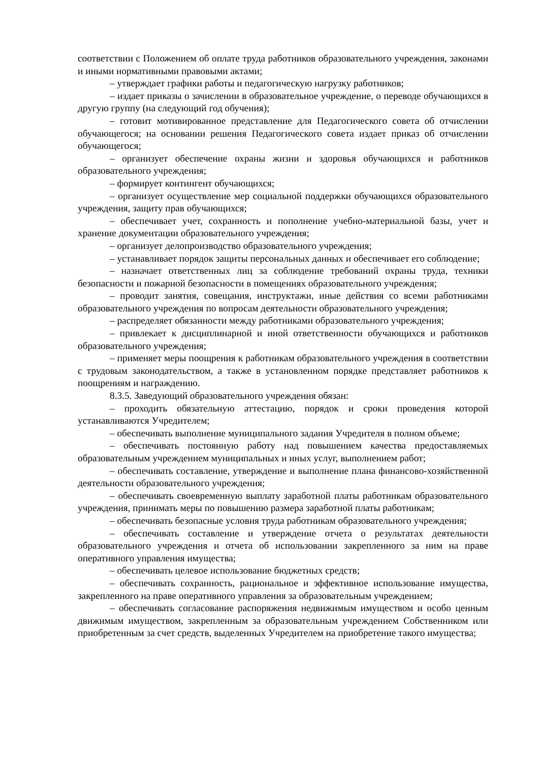соответствии с Положением об оплате труда работников образовательного учреждения, законами и иными нормативными правовыми актами;
– утверждает графики работы и педагогическую нагрузку работников;
– издает приказы о зачислении в образовательное учреждение, о переводе обучающихся в другую группу (на следующий год обучения);
– готовит мотивированное представление для Педагогического совета об отчислении обучающегося; на основании решения Педагогического совета издает приказ об отчислении обучающегося;
– организует обеспечение охраны жизни и здоровья обучающихся и работников образовательного учреждения;
– формирует контингент обучающихся;
– организует осуществление мер социальной поддержки обучающихся образовательного учреждения, защиту прав обучающихся;
– обеспечивает учет, сохранность и пополнение учебно-материальной базы, учет и хранение документации образовательного учреждения;
– организует делопроизводство образовательного учреждения;
– устанавливает порядок защиты персональных данных и обеспечивает его соблюдение;
– назначает ответственных лиц за соблюдение требований охраны труда, техники безопасности и пожарной безопасности в помещениях образовательного учреждения;
– проводит занятия, совещания, инструктажи, иные действия со всеми работниками образовательного учреждения по вопросам деятельности образовательного учреждения;
– распределяет обязанности между работниками образовательного учреждения;
– привлекает к дисциплинарной и иной ответственности обучающихся и работников образовательного учреждения;
– применяет меры поощрения к работникам образовательного учреждения в соответствии с трудовым законодательством, а также в установленном порядке представляет работников к поощрениям и награждению.
8.3.5. Заведующий образовательного учреждения обязан:
– проходить обязательную аттестацию, порядок и сроки проведения которой устанавливаются Учредителем;
– обеспечивать выполнение муниципального задания Учредителя в полном объеме;
– обеспечивать постоянную работу над повышением качества предоставляемых образовательным учреждением муниципальных и иных услуг, выполнением работ;
– обеспечивать составление, утверждение и выполнение плана финансово-хозяйственной деятельности образовательного учреждения;
– обеспечивать своевременную выплату заработной платы работникам образовательного учреждения, принимать меры по повышению размера заработной платы работникам;
– обеспечивать безопасные условия труда работникам образовательного учреждения;
– обеспечивать составление и утверждение отчета о результатах деятельности образовательного учреждения и отчета об использовании закрепленного за ним на праве оперативного управления имущества;
– обеспечивать целевое использование бюджетных средств;
– обеспечивать сохранность, рациональное и эффективное использование имущества, закрепленного на праве оперативного управления за образовательным учреждением;
– обеспечивать согласование распоряжения недвижимым имуществом и особо ценным движимым имуществом, закрепленным за образовательным учреждением Собственником или приобретенным за счет средств, выделенных Учредителем на приобретение такого имущества;